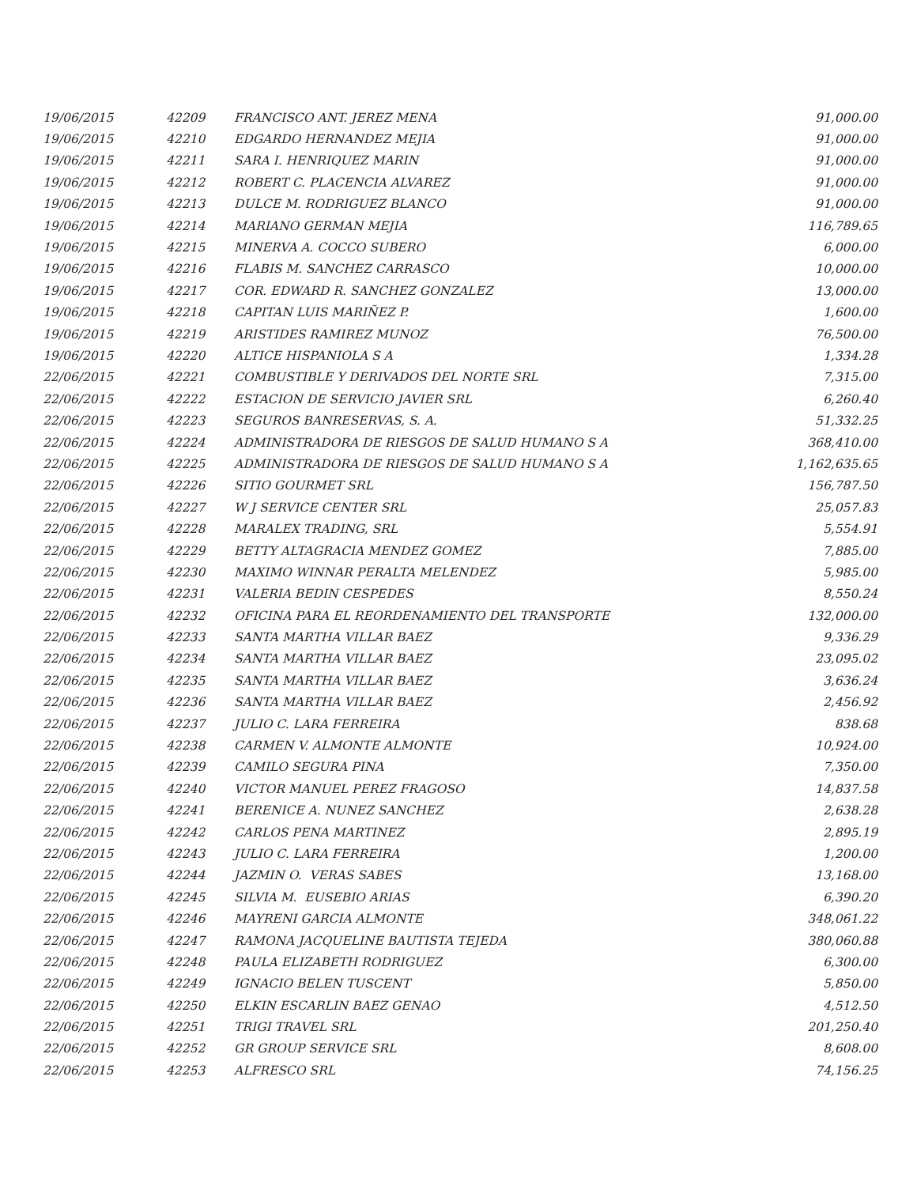| 19/06/2015 | 42209 | FRANCISCO ANT. JEREZ MENA | 91,000.00 |
| 19/06/2015 | 42210 | EDGARDO HERNANDEZ MEJIA | 91,000.00 |
| 19/06/2015 | 42211 | SARA I. HENRIQUEZ MARIN | 91,000.00 |
| 19/06/2015 | 42212 | ROBERT C. PLACENCIA ALVAREZ | 91,000.00 |
| 19/06/2015 | 42213 | DULCE M. RODRIGUEZ BLANCO | 91,000.00 |
| 19/06/2015 | 42214 | MARIANO GERMAN MEJIA | 116,789.65 |
| 19/06/2015 | 42215 | MINERVA A. COCCO SUBERO | 6,000.00 |
| 19/06/2015 | 42216 | FLABIS M. SANCHEZ CARRASCO | 10,000.00 |
| 19/06/2015 | 42217 | COR. EDWARD R. SANCHEZ GONZALEZ | 13,000.00 |
| 19/06/2015 | 42218 | CAPITAN LUIS MARIÑEZ P. | 1,600.00 |
| 19/06/2015 | 42219 | ARISTIDES RAMIREZ MUNOZ | 76,500.00 |
| 19/06/2015 | 42220 | ALTICE HISPANIOLA S A | 1,334.28 |
| 22/06/2015 | 42221 | COMBUSTIBLE Y DERIVADOS DEL NORTE SRL | 7,315.00 |
| 22/06/2015 | 42222 | ESTACION DE SERVICIO JAVIER SRL | 6,260.40 |
| 22/06/2015 | 42223 | SEGUROS BANRESERVAS, S. A. | 51,332.25 |
| 22/06/2015 | 42224 | ADMINISTRADORA DE RIESGOS DE SALUD HUMANO S A | 368,410.00 |
| 22/06/2015 | 42225 | ADMINISTRADORA DE RIESGOS DE SALUD HUMANO S A | 1,162,635.65 |
| 22/06/2015 | 42226 | SITIO GOURMET SRL | 156,787.50 |
| 22/06/2015 | 42227 | W J SERVICE CENTER SRL | 25,057.83 |
| 22/06/2015 | 42228 | MARALEX TRADING, SRL | 5,554.91 |
| 22/06/2015 | 42229 | BETTY ALTAGRACIA MENDEZ GOMEZ | 7,885.00 |
| 22/06/2015 | 42230 | MAXIMO WINNAR PERALTA MELENDEZ | 5,985.00 |
| 22/06/2015 | 42231 | VALERIA BEDIN CESPEDES | 8,550.24 |
| 22/06/2015 | 42232 | OFICINA PARA EL REORDENAMIENTO DEL TRANSPORTE | 132,000.00 |
| 22/06/2015 | 42233 | SANTA MARTHA VILLAR BAEZ | 9,336.29 |
| 22/06/2015 | 42234 | SANTA MARTHA VILLAR BAEZ | 23,095.02 |
| 22/06/2015 | 42235 | SANTA MARTHA VILLAR BAEZ | 3,636.24 |
| 22/06/2015 | 42236 | SANTA MARTHA VILLAR BAEZ | 2,456.92 |
| 22/06/2015 | 42237 | JULIO C. LARA FERREIRA | 838.68 |
| 22/06/2015 | 42238 | CARMEN V. ALMONTE ALMONTE | 10,924.00 |
| 22/06/2015 | 42239 | CAMILO SEGURA PINA | 7,350.00 |
| 22/06/2015 | 42240 | VICTOR MANUEL PEREZ FRAGOSO | 14,837.58 |
| 22/06/2015 | 42241 | BERENICE A. NUNEZ SANCHEZ | 2,638.28 |
| 22/06/2015 | 42242 | CARLOS PENA MARTINEZ | 2,895.19 |
| 22/06/2015 | 42243 | JULIO C. LARA FERREIRA | 1,200.00 |
| 22/06/2015 | 42244 | JAZMIN O. VERAS SABES | 13,168.00 |
| 22/06/2015 | 42245 | SILVIA M. EUSEBIO ARIAS | 6,390.20 |
| 22/06/2015 | 42246 | MAYRENI GARCIA ALMONTE | 348,061.22 |
| 22/06/2015 | 42247 | RAMONA JACQUELINE BAUTISTA TEJEDA | 380,060.88 |
| 22/06/2015 | 42248 | PAULA ELIZABETH RODRIGUEZ | 6,300.00 |
| 22/06/2015 | 42249 | IGNACIO BELEN TUSCENT | 5,850.00 |
| 22/06/2015 | 42250 | ELKIN ESCARLIN BAEZ GENAO | 4,512.50 |
| 22/06/2015 | 42251 | TRIGI TRAVEL SRL | 201,250.40 |
| 22/06/2015 | 42252 | GR GROUP SERVICE SRL | 8,608.00 |
| 22/06/2015 | 42253 | ALFRESCO SRL | 74,156.25 |